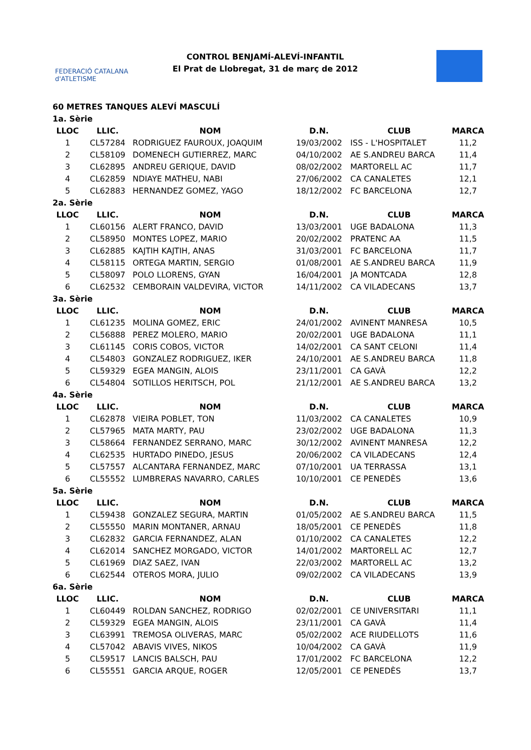FEDERACIÓ CATALANA d'ATLETISME
CONTROL BENJAMÍ-ALEVÍ-INFANTIL
El Prat de Llobregat, 31 de març de 2012
60 METRES TANQUES ALEVÍ MASCULÍ
| 1a. Sèrie | | | | | |
| LLOC | LLIC. | NOM | D.N. | CLUB | MARCA |
| 1 | CL57284 | RODRIGUEZ FAUROUX, JOAQUIM | 19/03/2002 | ISS - L'HOSPITALET | 11,2 |
| 2 | CL58109 | DOMENECH GUTIERREZ, MARC | 04/10/2002 | AE S.ANDREU BARCA | 11,4 |
| 3 | CL62895 | ANDREU GERIQUE, DAVID | 08/02/2002 | MARTORELL AC | 11,7 |
| 4 | CL62859 | NDIAYE MATHEU, NABI | 27/06/2002 | CA CANALETES | 12,1 |
| 5 | CL62883 | HERNANDEZ GOMEZ, YAGO | 18/12/2002 | FC BARCELONA | 12,7 |
| 2a. Sèrie | | | | | |
| LLOC | LLIC. | NOM | D.N. | CLUB | MARCA |
| 1 | CL60156 | ALERT FRANCO, DAVID | 13/03/2001 | UGE BADALONA | 11,3 |
| 2 | CL58950 | MONTES LOPEZ, MARIO | 20/02/2002 | PRATENC AA | 11,5 |
| 3 | CL62885 | KAJTIH KAJTIH, ANAS | 31/03/2001 | FC BARCELONA | 11,7 |
| 4 | CL58115 | ORTEGA MARTIN, SERGIO | 01/08/2001 | AE S.ANDREU BARCA | 11,9 |
| 5 | CL58097 | POLO LLORENS, GYAN | 16/04/2001 | JA MONTCADA | 12,8 |
| 6 | CL62532 | CEMBORAIN VALDEVIRA, VICTOR | 14/11/2002 | CA VILADECANS | 13,7 |
| 3a. Sèrie | | | | | |
| LLOC | LLIC. | NOM | D.N. | CLUB | MARCA |
| 1 | CL61235 | MOLINA GOMEZ, ERIC | 24/01/2002 | AVINENT MANRESA | 10,5 |
| 2 | CL56888 | PEREZ MOLERO, MARIO | 20/02/2001 | UGE BADALONA | 11,1 |
| 3 | CL61145 | CORIS COBOS, VICTOR | 14/02/2001 | CA SANT CELONI | 11,4 |
| 4 | CL54803 | GONZALEZ RODRIGUEZ, IKER | 24/10/2001 | AE S.ANDREU BARCA | 11,8 |
| 5 | CL59329 | EGEA MANGIN, ALOIS | 23/11/2001 | CA GAVÀ | 12,2 |
| 6 | CL54804 | SOTILLOS HERITSCH, POL | 21/12/2001 | AE S.ANDREU BARCA | 13,2 |
| 4a. Sèrie | | | | | |
| LLOC | LLIC. | NOM | D.N. | CLUB | MARCA |
| 1 | CL62878 | VIEIRA POBLET, TON | 11/03/2002 | CA CANALETES | 10,9 |
| 2 | CL57965 | MATA MARTY, PAU | 23/02/2002 | UGE BADALONA | 11,3 |
| 3 | CL58664 | FERNANDEZ SERRANO, MARC | 30/12/2002 | AVINENT MANRESA | 12,2 |
| 4 | CL62535 | HURTADO PINEDO, JESUS | 20/06/2002 | CA VILADECANS | 12,4 |
| 5 | CL57557 | ALCANTARA FERNANDEZ, MARC | 07/10/2001 | UA TERRASSA | 13,1 |
| 6 | CL55552 | LUMBRERAS NAVARRO, CARLES | 10/10/2001 | CE PENEDÈS | 13,6 |
| 5a. Sèrie | | | | | |
| LLOC | LLIC. | NOM | D.N. | CLUB | MARCA |
| 1 | CL59438 | GONZALEZ SEGURA, MARTIN | 01/05/2002 | AE S.ANDREU BARCA | 11,5 |
| 2 | CL55550 | MARIN MONTANER, ARNAU | 18/05/2001 | CE PENEDÈS | 11,8 |
| 3 | CL62832 | GARCIA FERNANDEZ, ALAN | 01/10/2002 | CA CANALETES | 12,2 |
| 4 | CL62014 | SANCHEZ MORGADO, VICTOR | 14/01/2002 | MARTORELL AC | 12,7 |
| 5 | CL61969 | DIAZ SAEZ, IVAN | 22/03/2002 | MARTORELL AC | 13,2 |
| 6 | CL62544 | OTEROS MORA, JULIO | 09/02/2002 | CA VILADECANS | 13,9 |
| 6a. Sèrie | | | | | |
| LLOC | LLIC. | NOM | D.N. | CLUB | MARCA |
| 1 | CL60449 | ROLDAN SANCHEZ, RODRIGO | 02/02/2001 | CE UNIVERSITARI | 11,1 |
| 2 | CL59329 | EGEA MANGIN, ALOIS | 23/11/2001 | CA GAVÀ | 11,4 |
| 3 | CL63991 | TREMOSA OLIVERAS, MARC | 05/02/2002 | ACE RIUDELLOTS | 11,6 |
| 4 | CL57042 | ABAVIS VIVES, NIKOS | 10/04/2002 | CA GAVÀ | 11,9 |
| 5 | CL59517 | LANCIS BALSCH, PAU | 17/01/2002 | FC BARCELONA | 12,2 |
| 6 | CL55551 | GARCIA ARQUE, ROGER | 12/05/2001 | CE PENEDÈS | 13,7 |